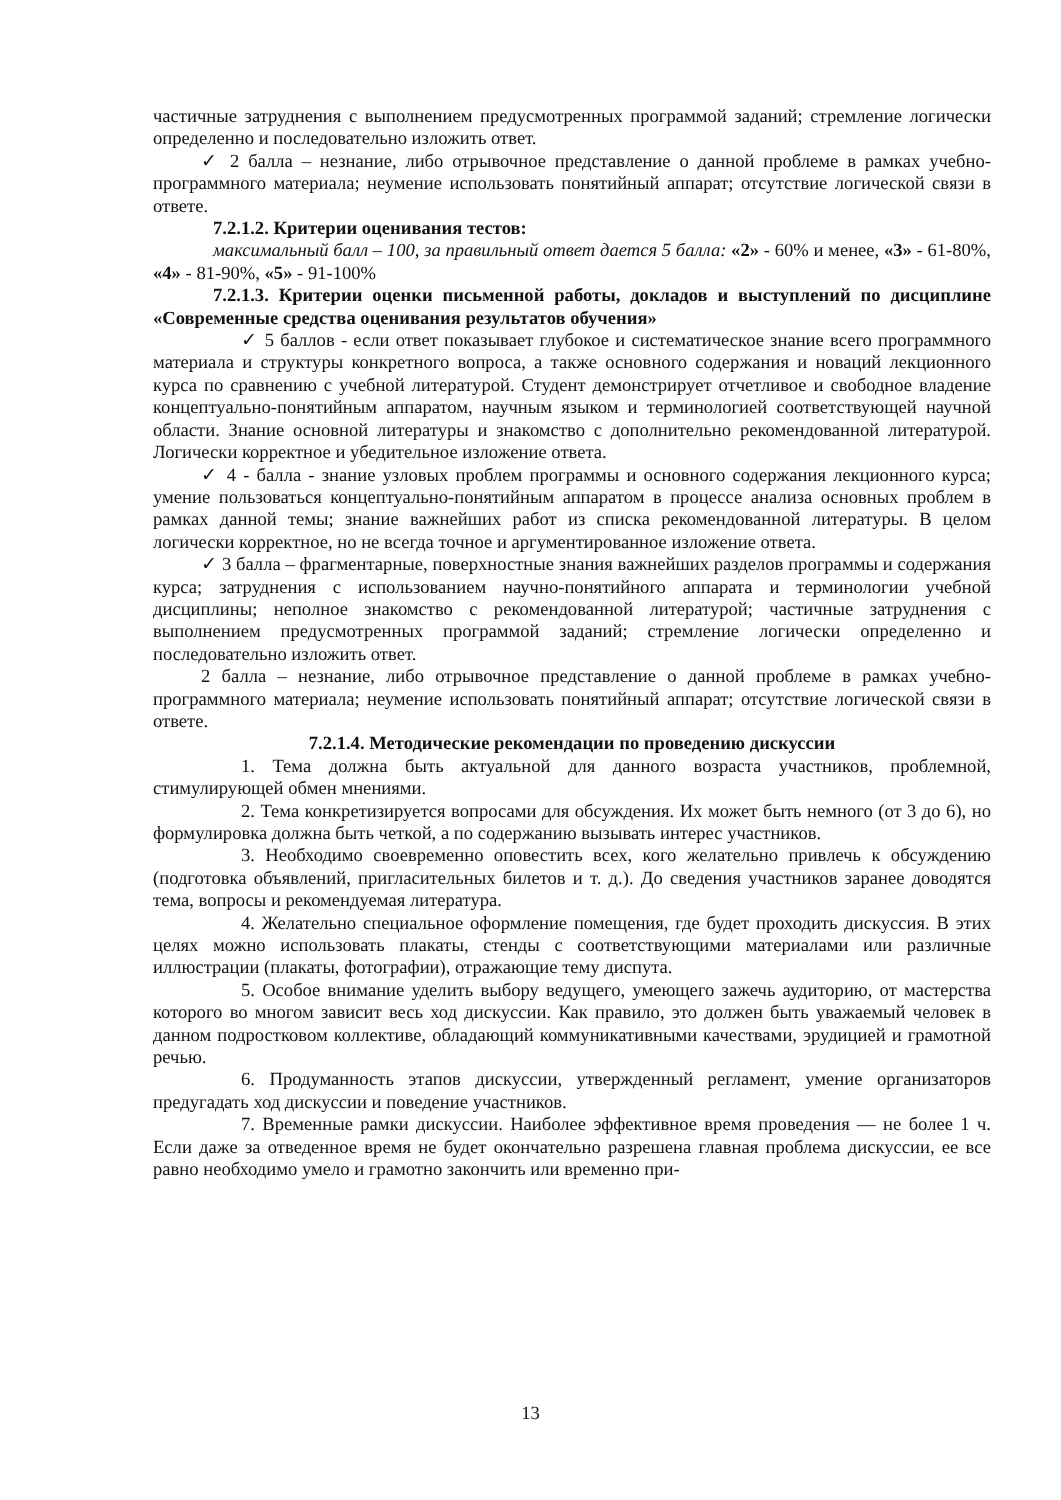частичные затруднения с выполнением предусмотренных программой заданий; стремление логически определенно и последовательно изложить ответ.
✓ 2 балла – незнание, либо отрывочное представление о данной проблеме в рамках учебно-программного материала; неумение использовать понятийный аппарат; отсутствие логической связи в ответе.
7.2.1.2. Критерии оценивания тестов:
максимальный балл – 100, за правильный ответ дается 5 балла: «2» - 60% и менее, «3» - 61-80%, «4» - 81-90%, «5» - 91-100%
7.2.1.3. Критерии оценки письменной работы, докладов и выступлений по дисциплине «Современные средства оценивания результатов обучения»
✓ 5 баллов - если ответ показывает глубокое и систематическое знание всего программного материала и структуры конкретного вопроса, а также основного содержания и новаций лекционного курса по сравнению с учебной литературой. Студент демонстрирует отчетливое и свободное владение концептуально-понятийным аппаратом, научным языком и терминологией соответствующей научной области. Знание основной литературы и знакомство с дополнительно рекомендованной литературой. Логически корректное и убедительное изложение ответа.
✓ 4 - балла - знание узловых проблем программы и основного содержания лекционного курса; умение пользоваться концептуально-понятийным аппаратом в процессе анализа основных проблем в рамках данной темы; знание важнейших работ из списка рекомендованной литературы. В целом логически корректное, но не всегда точное и аргументированное изложение ответа.
✓ 3 балла – фрагментарные, поверхностные знания важнейших разделов программы и содержания курса; затруднения с использованием научно-понятийного аппарата и терминологии учебной дисциплины; неполное знакомство с рекомендованной литературой; частичные затруднения с выполнением предусмотренных программой заданий; стремление логически определенно и последовательно изложить ответ.
2 балла – незнание, либо отрывочное представление о данной проблеме в рамках учебно-программного материала; неумение использовать понятийный аппарат; отсутствие логической связи в ответе.
7.2.1.4. Методические рекомендации по проведению дискуссии
1. Тема должна быть актуальной для данного возраста участников, проблемной, стимулирующей обмен мнениями.
2. Тема конкретизируется вопросами для обсуждения. Их может быть немного (от 3 до 6), но формулировка должна быть четкой, а по содержанию вызывать интерес участников.
3. Необходимо своевременно оповестить всех, кого желательно привлечь к обсуждению (подготовка объявлений, пригласительных билетов и т. д.). До сведения участников заранее доводятся тема, вопросы и рекомендуемая литература.
4. Желательно специальное оформление помещения, где будет проходить дискуссия. В этих целях можно использовать плакаты, стенды с соответствующими материалами или различные иллюстрации (плакаты, фотографии), отражающие тему диспута.
5. Особое внимание уделить выбору ведущего, умеющего зажечь аудиторию, от мастерства которого во многом зависит весь ход дискуссии. Как правило, это должен быть уважаемый человек в данном подростковом коллективе, обладающий коммуникативными качествами, эрудицией и грамотной речью.
6. Продуманность этапов дискуссии, утвержденный регламент, умение организаторов предугадать ход дискуссии и поведение участников.
7. Временные рамки дискуссии. Наиболее эффективное время проведения — не более 1 ч. Если даже за отведенное время не будет окончательно разрешена главная проблема дискуссии, ее все равно необходимо умело и грамотно закончить или временно при-
13